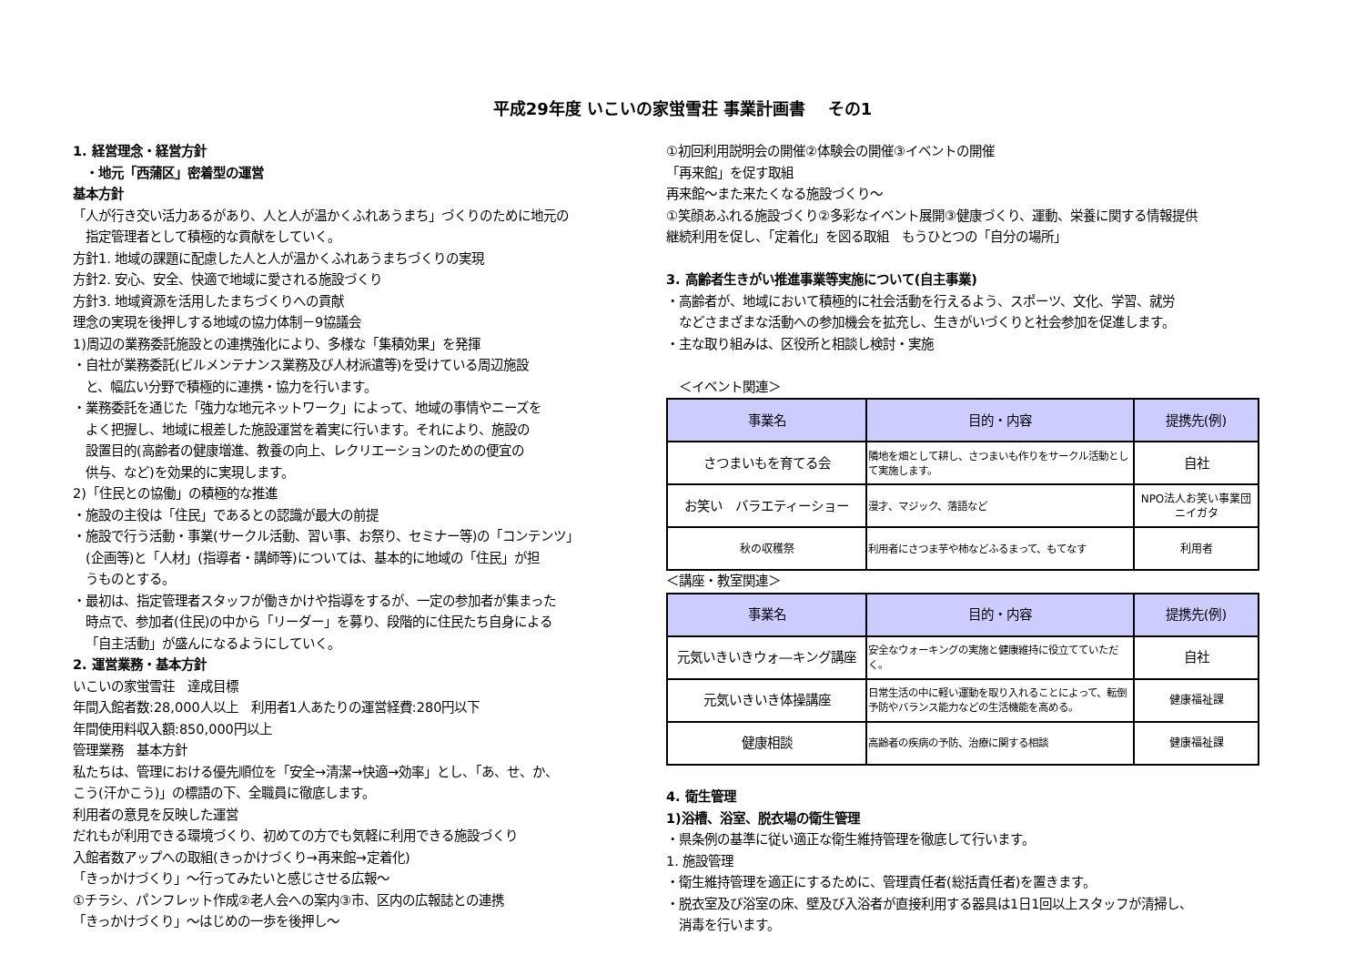平成29年度 いこいの家蛍雪荘 事業計画書　 その1
1. 経営理念・経営方針
　・地元「西蒲区」密着型の運営
基本方針
「人が行き交い活力あるがあり、人と人が温かくふれあうまち」づくりのために地元の
指定管理者として積極的な貢献をしていく。
方針1. 地域の課題に配慮した人と人が温かくふれあうまちづくりの実現
方針2. 安心、安全、快適で地域に愛される施設づくり
方針3. 地域資源を活用したまちづくりへの貢献
理念の実現を後押しする地域の協力体制－9協議会
1)周辺の業務委託施設との連携強化により、多様な「集積効果」を発揮
・自社が業務委託(ビルメンテナンス業務及び人材派遣等)を受けている周辺施設
と、幅広い分野で積極的に連携・協力を行います。
・業務委託を通じた「強力な地元ネットワーク」によって、地域の事情やニーズを
よく把握し、地域に根差した施設運営を着実に行います。それにより、施設の
設置目的(高齢者の健康増進、教養の向上、レクリエーションのための便宜の
供与、など)を効果的に実現します。
2)「住民との協働」の積極的な推進
・施設の主役は「住民」であるとの認識が最大の前提
・施設で行う活動・事業(サークル活動、習い事、お祭り、セミナー等)の「コンテンツ」
(企画等)と「人材」(指導者・講師等)については、基本的に地域の「住民」が担
うものとする。
・最初は、指定管理者スタッフが働きかけや指導をするが、一定の参加者が集まった
時点で、参加者(住民)の中から「リーダー」を募り、段階的に住民たち自身による
「自主活動」が盛んになるようにしていく。
2. 運営業務・基本方針
いこいの家蛍雪荘　達成目標
年間入館者数:28,000人以上　利用者1人あたりの運営経費:280円以下
年間使用料収入額:850,000円以上
管理業務　基本方針
私たちは、管理における優先順位を「安全→清潔→快適→効率」とし、「あ、せ、か、
こう(汗かこう)」の標語の下、全職員に徹底します。
利用者の意見を反映した運営
だれもが利用できる環境づくり、初めての方でも気軽に利用できる施設づくり
入館者数アップへの取組(きっかけづくり→再来館→定着化)
「きっかけづくり」～行ってみたいと感じさせる広報～
①チラシ、パンフレット作成②老人会への案内③市、区内の広報誌との連携
「きっかけづくり」～はじめの一歩を後押し～
①初回利用説明会の開催②体験会の開催③イベントの開催
「再来館」を促す取組
再来館～また来たくなる施設づくり～
①笑顔あふれる施設づくり②多彩なイベント展開③健康づくり、運動、栄養に関する情報提供
継続利用を促し、「定着化」を図る取組　もうひとつの「自分の場所」
3. 高齢者生きがい推進事業等実施について(自主事業)
・高齢者が、地域において積極的に社会活動を行えるよう、スポーツ、文化、学習、就労
などさまざまな活動への参加機会を拡充し、生きがいづくりと社会参加を促進します。
・主な取り組みは、区役所と相談し検討・実施
　＜イベント関連＞
| 事業名 | 目的・内容 | 提携先(例) |
| --- | --- | --- |
| さつまいもを育てる会 | 隣地を畑として耕し、さつまいも作りをサークル活動として実施します。 | 自社 |
| お笑い バラエティーショー | 漫才、マジック、落語など | NPO法人お笑い事業団ニイガタ |
| 秋の収穫祭 | 利用者にさつま芋や柿などふるまって、もてなす | 利用者 |
＜講座・教室関連＞
| 事業名 | 目的・内容 | 提携先(例) |
| --- | --- | --- |
| 元気いきいきウォ―キング講座 | 安全なウォーキングの実施と健康維持に役立てていただく。 | 自社 |
| 元気いきいき体操講座 | 日常生活の中に軽い運動を取り入れることによって、転倒予防やバランス能力などの生活機能を高める。 | 健康福祉課 |
| 健康相談 | 高齢者の疾病の予防、治療に関する相談 | 健康福祉課 |
4. 衛生管理
1)浴槽、浴室、脱衣場の衛生管理
・県条例の基準に従い適正な衛生維持管理を徹底して行います。
1. 施設管理
・衛生維持管理を適正にするために、管理責任者(総括責任者)を置きます。
・脱衣室及び浴室の床、壁及び入浴者が直接利用する器具は1日1回以上スタッフが清掃し、
消毒を行います。